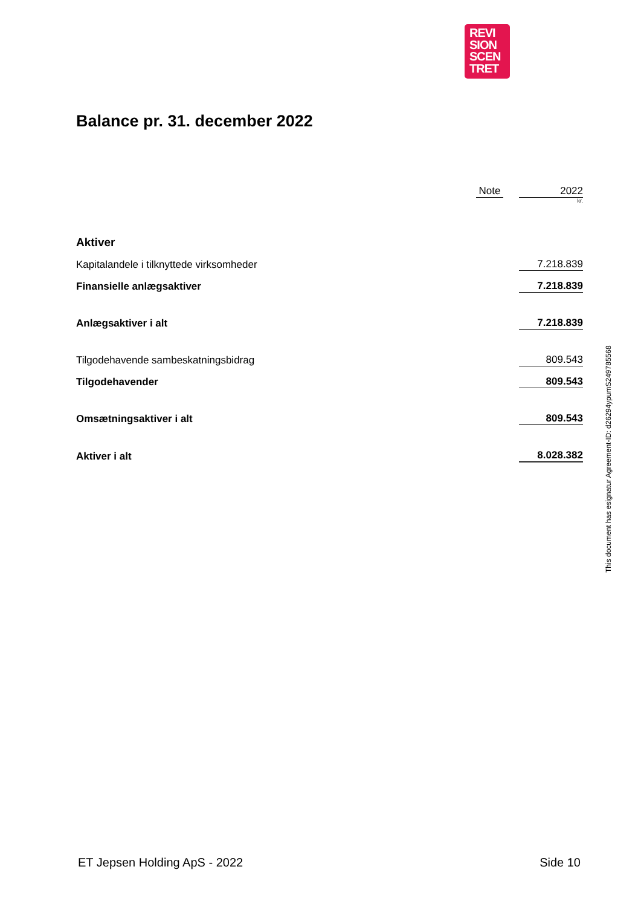REVI
SION
SCEN
TRET
Balance pr. 31. december 2022
| | Note | | 2022 |
| --- | --- | --- | --- |
| | | | kr. |
| Aktiver | | | |
| Kapitalandele i tilknyttede virksomheder | | | 7.218.839 |
| Finansielle anlægsaktiver | | | 7.218.839 |
| Anlægsaktiver i alt | | | 7.218.839 |
| Tilgodehavende sambeskatningsbidrag | | | 809.543 |
| Tilgodehavender | | | 809.543 |
| Omsætningsaktiver i alt | | | 809.543 |
| Aktiver i alt | | | 8.028.382 |
ET Jepsen Holding ApS - 2022 Side 10
This document has esignatur Agreement-ID: d26294ypumS249785568